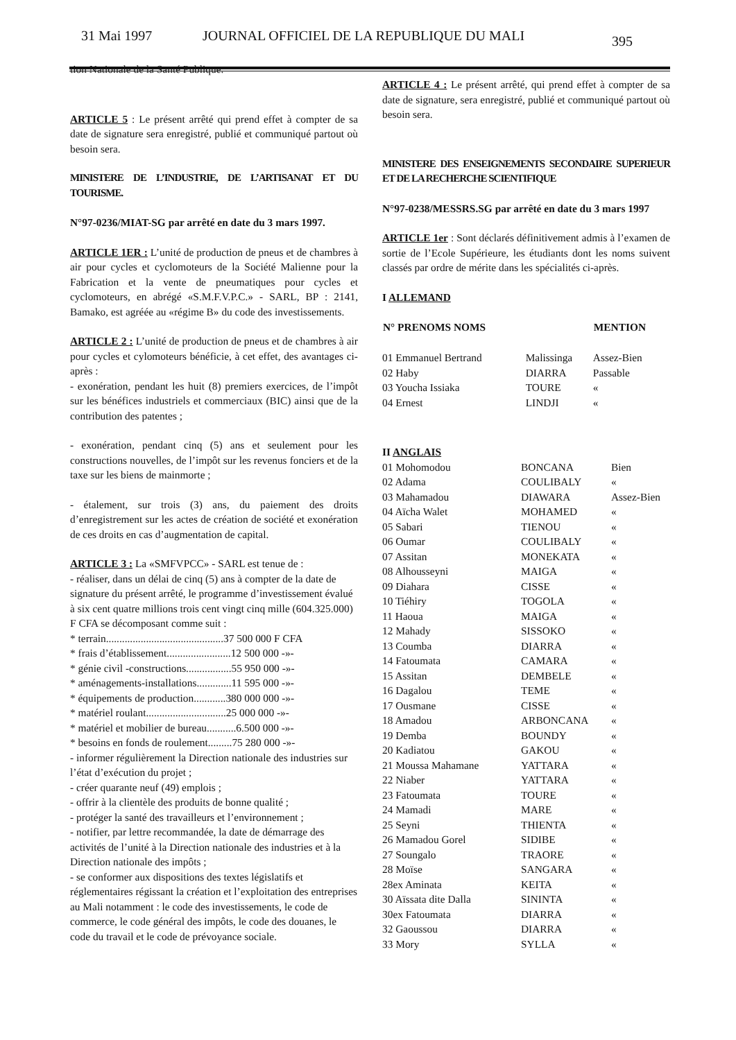31 Mai 1997 JOURNAL OFFICIEL DE LA REPUBLIQUE DU MALI 395
tion Nationale de la Santé Publique.
ARTICLE 5 : Le présent arrêté qui prend effet à compter de sa date de signature sera enregistré, publié et communiqué partout où besoin sera.
MINISTERE DE L’INDUSTRIE, DE L’ARTISANAT ET DU TOURISME.
N°97-0236/MIAT-SG par arrêté en date du 3 mars 1997.
ARTICLE 1ER : L’unité de production de pneus et de chambres à air pour cycles et cyclomoteurs de la Société Malienne pour la Fabrication et la vente de pneumatiques pour cycles et cyclomoteurs, en abrégé «S.M.F.V.P.C.» - SARL, BP : 2141, Bamako, est agréée au «régime B» du code des investissements.
ARTICLE 2 : L’unité de production de pneus et de chambres à air pour cycles et cylomoteurs bénéficie, à cet effet, des avantages ci-après :
- exonération, pendant les huit (8) premiers exercices, de l’impôt sur les bénéfices industriels et commerciaux (BIC) ainsi que de la contribution des patentes ;
- exonération, pendant cinq (5) ans et seulement pour les constructions nouvelles, de l’impôt sur les revenus fonciers et de la taxe sur les biens de mainmorte ;
- étalement, sur trois (3) ans, du paiement des droits d’enregistrement sur les actes de création de société et exonération de ces droits en cas d’augmentation de capital.
ARTICLE 3 : La «SMFVPCC» - SARL est tenue de :
- réaliser, dans un délai de cinq (5) ans à compter de la date de signature du présent arrêté, le programme d’investissement évalué à six cent quatre millions trois cent vingt cinq mille (604.325.000) F CFA se décomposant comme suit :
* terrain............................................37 500 000 F CFA
* frais d’établissement........................12 500 000 -»-
* génie civil -constructions.................55 950 000 -»-
* aménagements-installations.............11 595 000 -»-
* équipements de production............380 000 000 -»-
* matériel roulant..............................25 000 000 -»-
* matériel et mobilier de bureau...........6.500 000 -»-
* besoins en fonds de roulement.........75 280 000 -»-
- informer régulièrement la Direction nationale des industries sur l’état d’exécution du projet ;
- créer quarante neuf (49) emplois ;
- offrir à la clientèle des produits de bonne qualité ;
- protéger la santé des travailleurs et l’environnement ;
- notifier, par lettre recommandée, la date de démarrage des activités de l’unité à la Direction nationale des industries et à la Direction nationale des impôts ;
- se conformer aux dispositions des textes législatifs et réglementaires régissant la création et l’exploitation des entreprises au Mali notamment : le code des investissements, le code de commerce, le code général des impôts, le code des douanes, le code du travail et le code de prévoyance sociale.
ARTICLE 4 : Le présent arrêté, qui prend effet à compter de sa date de signature, sera enregistré, publié et communiqué partout où besoin sera.
MINISTERE DES ENSEIGNEMENTS SECONDAIRE SUPERIEUR ET DE LA RECHERCHE SCIENTIFIQUE
N°97-0238/MESSRS.SG par arrêté en date du 3 mars 1997
ARTICLE 1er : Sont déclarés définitivement admis à l’examen de sortie de l’Ecole Supérieure, les étudiants dont les noms suivent classés par ordre de mérite dans les spécialités ci-après.
I ALLEMAND
| N° PRENOMS NOMS | | MENTION |
| --- | --- | --- |
| 01 Emmanuel Bertrand | Malissinga | Assez-Bien |
| 02 Haby | DIARRA | Passable |
| 03 Youcha Issiaka | TOURE | « |
| 04 Ernest | LINDJI | « |
II ANGLAIS
| 01 Mohomodou | BONCANA | Bien |
| 02 Adama | COULIBALY | « |
| 03 Mahamadou | DIAWARA | Assez-Bien |
| 04 Aïcha Walet | MOHAMED | « |
| 05 Sabari | TIENOU | « |
| 06 Oumar | COULIBALY | « |
| 07 Assitan | MONEKATA | « |
| 08 Alhousseyni | MAIGA | « |
| 09 Diahara | CISSE | « |
| 10 Tiéhiry | TOGOLA | « |
| 11 Haoua | MAIGA | « |
| 12 Mahady | SISSOKO | « |
| 13 Coumba | DIARRA | « |
| 14 Fatoumata | CAMARA | « |
| 15 Assitan | DEMBELE | « |
| 16 Dagalou | TEME | « |
| 17 Ousmane | CISSE | « |
| 18 Amadou | ARBONCANA | « |
| 19 Demba | BOUNDY | « |
| 20 Kadiatou | GAKOU | « |
| 21 Moussa Mahamane | YATTARA | « |
| 22 Niaber | YATTARA | « |
| 23 Fatoumata | TOURE | « |
| 24 Mamadi | MARE | « |
| 25 Seyni | THIENTA | « |
| 26 Mamadou Gorel | SIDIBE | « |
| 27 Soungalo | TRAORE | « |
| 28 Moïse | SANGARA | « |
| 28ex Aminata | KEITA | « |
| 30 Aïssata dite Dalla | SININTA | « |
| 30ex Fatoumata | DIARRA | « |
| 32 Gaoussou | DIARRA | « |
| 33 Mory | SYLLA | « |